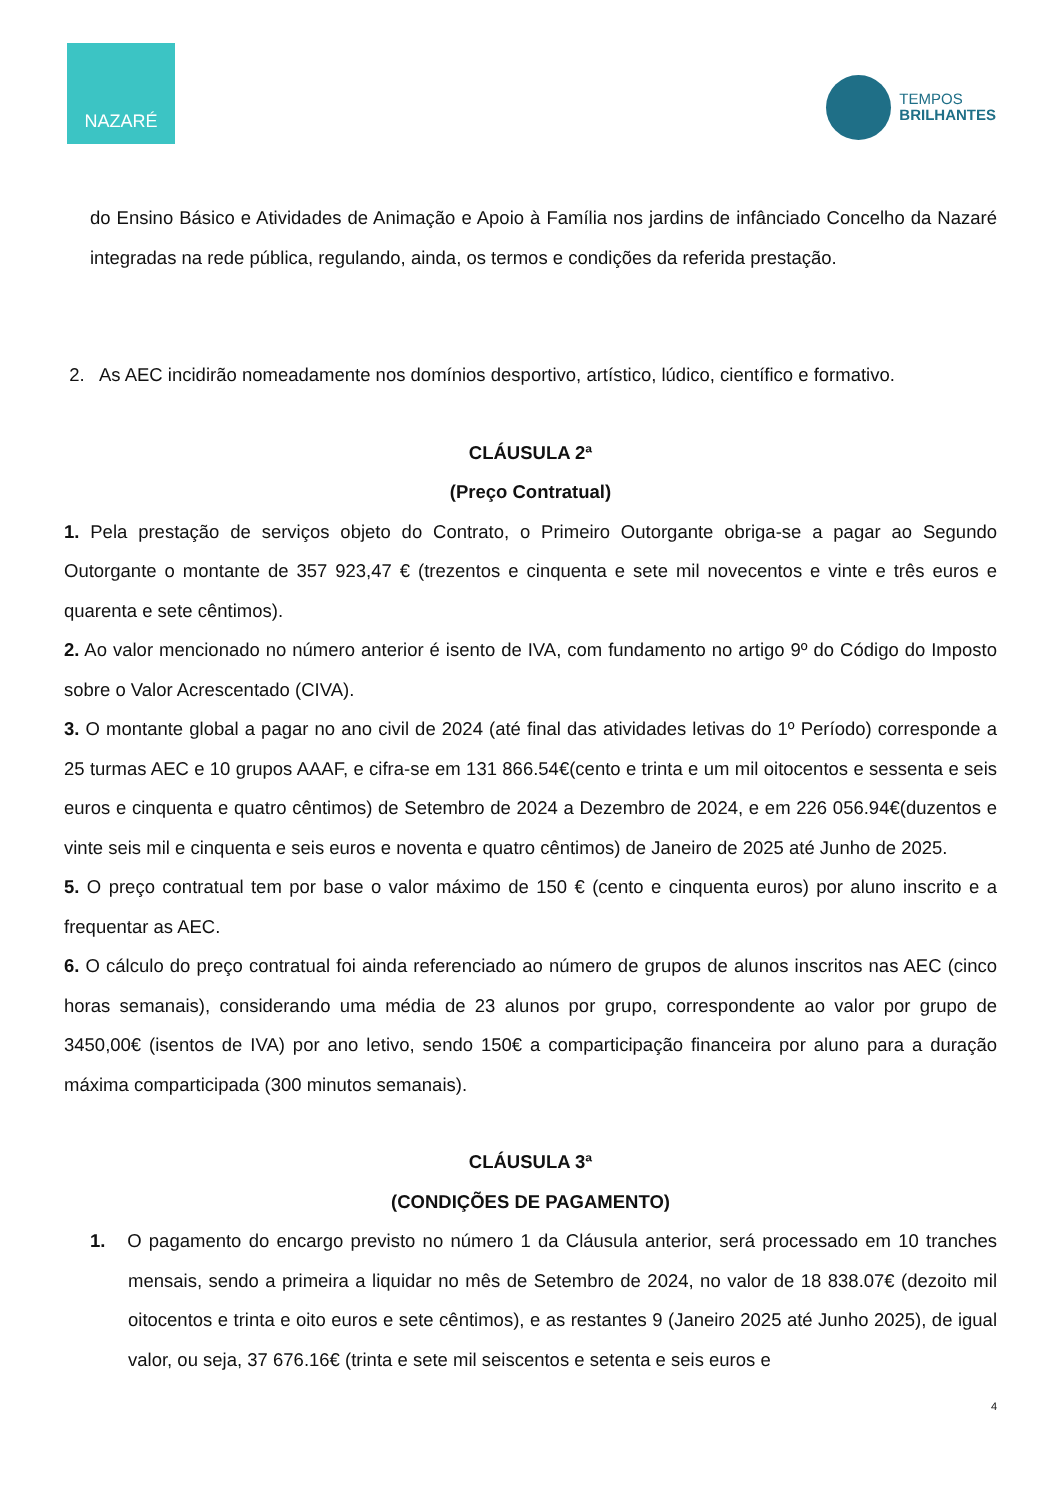NAZARÉ
TEMPOS
BRILHANTES
do Ensino Básico e Atividades de Animação e Apoio à Família nos jardins de infânciado Concelho da Nazaré integradas na rede pública, regulando, ainda, os termos e condições da referida prestação.
2. As AEC incidirão nomeadamente nos domínios desportivo, artístico, lúdico, científico e formativo.
CLÁUSULA 2ª
(Preço Contratual)
1. Pela prestação de serviços objeto do Contrato, o Primeiro Outorgante obriga-se a pagar ao Segundo Outorgante o montante de 357 923,47 € (trezentos e cinquenta e sete mil novecentos e vinte e três euros e quarenta e sete cêntimos).
2. Ao valor mencionado no número anterior é isento de IVA, com fundamento no artigo 9º do Código do Imposto sobre o Valor Acrescentado (CIVA).
3. O montante global a pagar no ano civil de 2024 (até final das atividades letivas do 1º Período) corresponde a 25 turmas AEC e 10 grupos AAAF, e cifra-se em 131 866.54€(cento e trinta e um mil oitocentos e sessenta e seis euros e cinquenta e quatro cêntimos) de Setembro de 2024 a Dezembro de 2024, e em 226 056.94€(duzentos e vinte seis mil e cinquenta e seis euros e noventa e quatro cêntimos) de Janeiro de 2025 até Junho de 2025.
5. O preço contratual tem por base o valor máximo de 150 € (cento e cinquenta euros) por aluno inscrito e a frequentar as AEC.
6. O cálculo do preço contratual foi ainda referenciado ao número de grupos de alunos inscritos nas AEC (cinco horas semanais), considerando uma média de 23 alunos por grupo, correspondente ao valor por grupo de 3450,00€ (isentos de IVA) por ano letivo, sendo 150€ a comparticipação financeira por aluno para a duração máxima comparticipada (300 minutos semanais).
CLÁUSULA 3ª
(CONDIÇÕES DE PAGAMENTO)
1. O pagamento do encargo previsto no número 1 da Cláusula anterior, será processado em 10 tranches mensais, sendo a primeira a liquidar no mês de Setembro de 2024, no valor de 18 838.07€ (dezoito mil oitocentos e trinta e oito euros e sete cêntimos), e as restantes 9 (Janeiro 2025 até Junho 2025), de igual valor, ou seja, 37 676.16€ (trinta e sete mil seiscentos e setenta e seis euros e
4